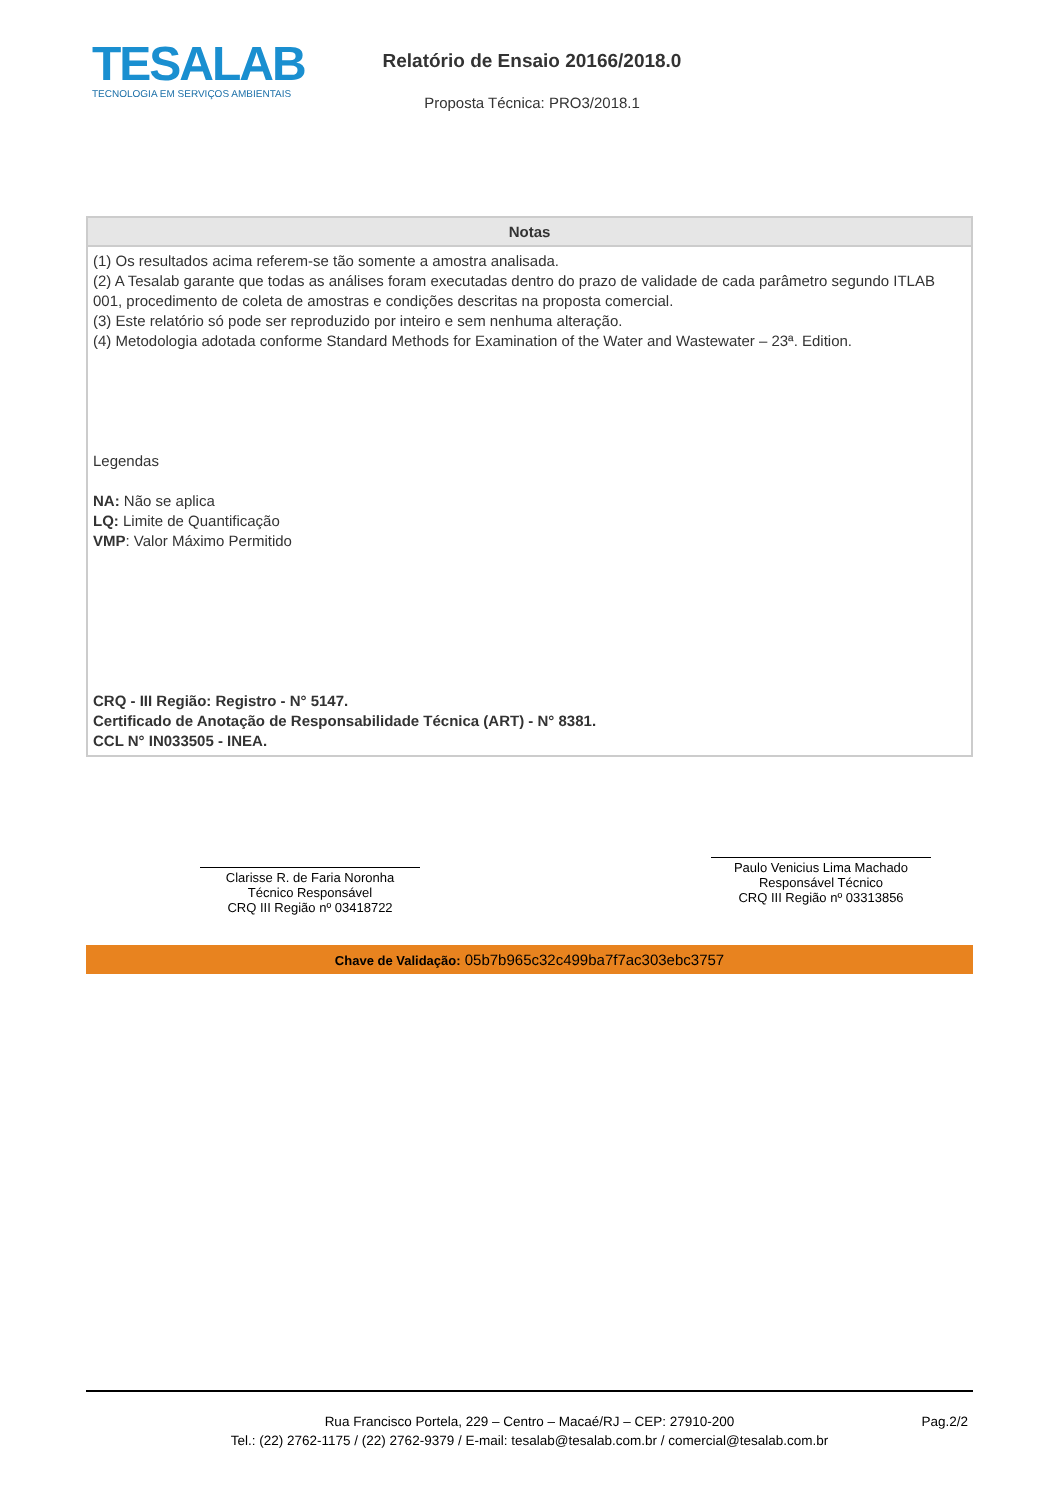TESALAB
TECNOLOGIA EM SERVIÇOS AMBIENTAIS
Relatório de Ensaio 20166/2018.0
Proposta Técnica: PRO3/2018.1
| Notas |
| --- |
| (1) Os resultados acima referem-se tão somente a amostra analisada. (2) A Tesalab garante que todas as análises foram executadas dentro do prazo de validade de cada parâmetro segundo ITLAB 001, procedimento de coleta de amostras e condições descritas na proposta comercial. (3) Este relatório só pode ser reproduzido por inteiro e sem nenhuma alteração. (4) Metodologia adotada conforme Standard Methods for Examination of the Water and Wastewater – 23ª. Edition. Legendas NA: Não se aplica LQ: Limite de Quantificação VMP : Valor Máximo Permitido CRQ - III Região: Registro - N° 5147. Certificado de Anotação de Responsabilidade Técnica (ART) - N° 8381. CCL N° IN033505 - INEA. |
Clarisse R. de Faria Noronha
Técnico Responsável
CRQ III Região nº 03418722
Paulo Venicius Lima Machado
Responsável Técnico
CRQ III Região nº 03313856
Chave de Validação: 05b7b965c32c499ba7f7ac303ebc3757
Rua Francisco Portela, 229 – Centro – Macaé/RJ – CEP: 27910-200
Tel.: (22) 2762-1175 / (22) 2762-9379 / E-mail: tesalab@tesalab.com.br / comercial@tesalab.com.br
Pag.2/2